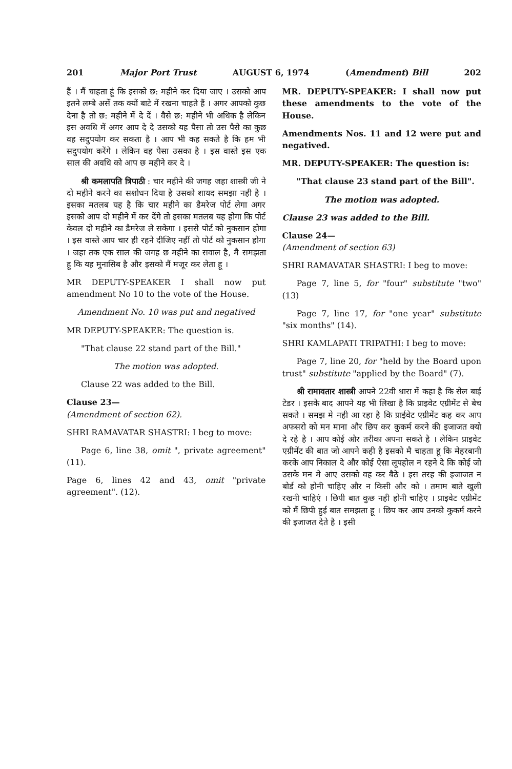201 Major Port Trust AUGUST 6, 1974 (Amendment) Bill 202
हैं । मैं चाहता हूं कि इसको छ: महीने कर दिया जाए । उसको आप इतने लम्बे अर्से तक क्यों बाटे में रखना चाहते हैं । अगर आपको कुछ देना है तो छ: महीने में दे दें । वैसे छ: महीने भी अधिक है लेकिन इस अवधि में अगर आप दे दे उसको यह पैसा तो उस पैसे का कुछ वह सदुपयोग कर सकता है । आप भी कह सकते है कि हम भी सदुपयोग करेंगे । लेकिन वह पैसा उसका है । इस वास्ते इस एक साल की अवधि को आप छ महीने कर दे ।
श्री कमलापति त्रिपाठी : चार महीने की जगह जहा शास्त्री जी ने दो महीने करने का सशोधन दिया है उसको शायद समझा नही है । इसका मतलब यह है कि चार महीने का डैमरेज पोर्ट लेगा अगर इसको आप दो महीने में कर देंगे तो इसका मतलब यह होगा कि पोर्ट केवल दो महीने का डैमरेज ले सकेगा । इससे पोर्ट को नुकसान होगा । इस वास्ते आप चार ही रहने दीजिए नहीं तो पोर्ट को नुकसान होगा । जहा तक एक साल की जगह छ महीने का सवाल है, मै समझता हू कि यह मुनासिब है और इसको मैं मजूर कर लेता हू ।
MR DEPUTY-SPEAKER I shall now put amendment No 10 to the vote of the House.
Amendment No. 10 was put and negatived
MR DEPUTY-SPEAKER: The question is.
"That clause 22 stand part of the Bill."
The motion was adopted.
Clause 22 was added to the Bill.
Clause 23—
(Amendment of section 62).
SHRI RAMAVATAR SHASTRI: I beg to move:
Page 6, line 38, omit ", private agreement" (11).
Page 6, lines 42 and 43, omit "private agreement". (12).
MR. DEPUTY-SPEAKER: I shall now put these amendments to the vote of the House.
Amendments Nos. 11 and 12 were put and negatived.
MR. DEPUTY-SPEAKER: The question is:
"That clause 23 stand part of the Bill".
The motion was adopted.
Clause 23 was added to the Bill.
Clause 24—
(Amendment of section 63)
SHRI RAMAVATAR SHASTRI: I beg to move:
Page 7, line 5, for "four" substitute "two" (13)
Page 7, line 17, for "one year" substitute "six months" (14).
SHRI KAMLAPATI TRIPATHI: I beg to move:
Page 7, line 20, for "held by the Board upon trust" substitute "applied by the Board" (7).
श्री रामावतार शास्त्री आपने 22वी धारा में कहा है कि सेल बाई टेडर । इसके बाद आपने यह भी लिखा है कि प्राइवेट एग्रीमेंट से बेच सकते । समझ मे नही आ रहा है कि प्राईवेट एग्रीमेंट कह कर आप अफसरो को मन माना और छिप कर कुकर्म करने की इजाजत क्यो दे रहे है । आप कोई और तरीका अपना सकते है । लेकिन प्राइवेट एग्रीमेंट की बात जो आपने कही है इसको मै चाहता हू कि मेहरबानी करके आप निकाल दे और कोई ऐसा लूपहोल न रहने दे कि कोई जो उसके मन मे आए उसको वह कर बैठे । इस तरह की इजाजत न बोर्ड को होनी चाहिए और न किसी और को । तमाम बाते खुली रखनी चाहिएं । छिपी बात कुछ नही होनी चाहिए । प्राइवेट एग्रीमेंट को मैं छिपी हुई बात समझता हू । छिप कर आप उनको कुकर्म करने की इजाजत देते है । इसी